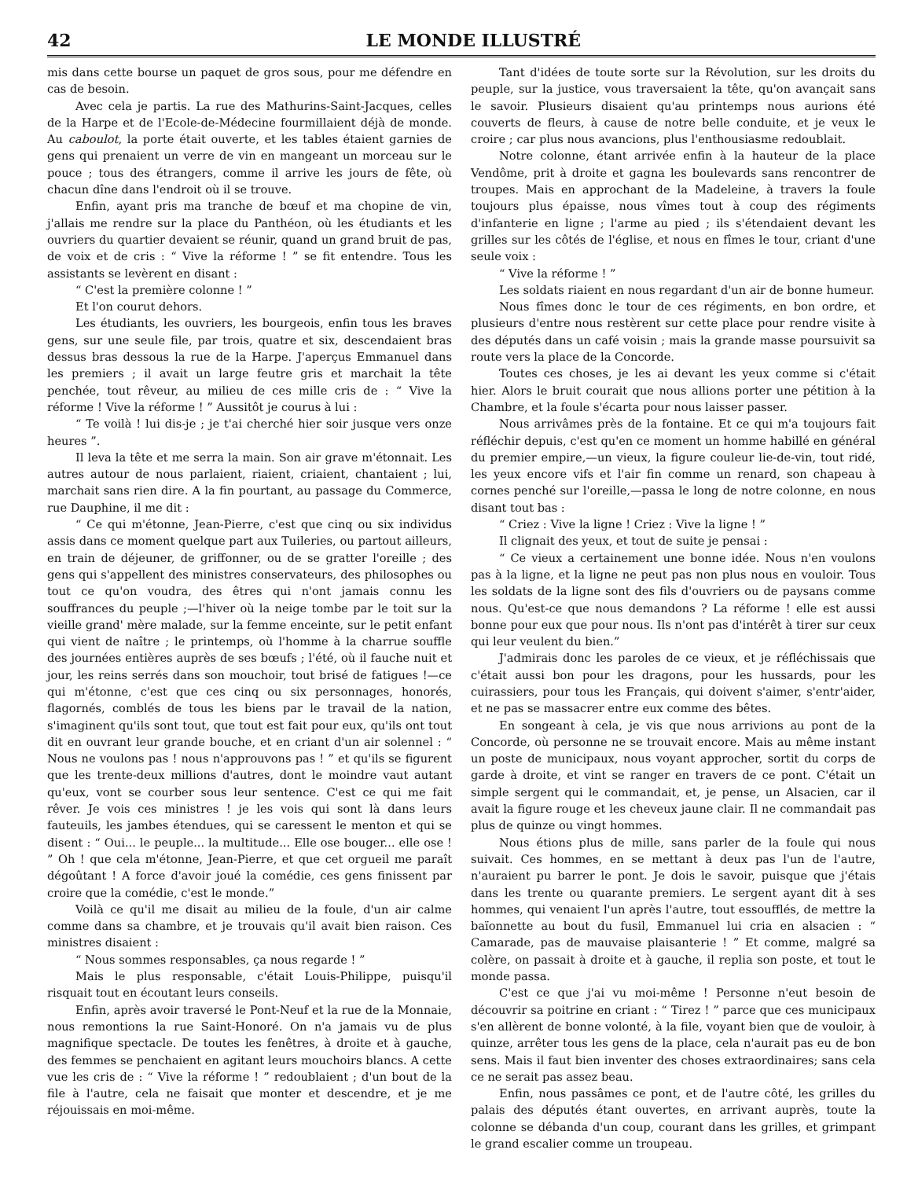42 LE MONDE ILLUSTRÉ
mis dans cette bourse un paquet de gros sous, pour me défendre en cas de besoin.
Avec cela je partis. La rue des Mathurins-Saint-Jacques, celles de la Harpe et de l'Ecole-de-Médecine fourmillaient déjà de monde. Au caboulot, la porte était ouverte, et les tables étaient garnies de gens qui prenaient un verre de vin en mangeant un morceau sur le pouce ; tous des étrangers, comme il arrive les jours de fête, où chacun dîne dans l'endroit où il se trouve.
Enfin, ayant pris ma tranche de bœuf et ma chopine de vin, j'allais me rendre sur la place du Panthéon, où les étudiants et les ouvriers du quartier devaient se réunir, quand un grand bruit de pas, de voix et de cris : “ Vive la réforme ! ” se fit entendre. Tous les assistants se levèrent en disant :
“ C'est la première colonne ! ”
Et l'on courut dehors.
Les étudiants, les ouvriers, les bourgeois, enfin tous les braves gens, sur une seule file, par trois, quatre et six, descendaient bras dessus bras dessous la rue de la Harpe. J'aperçus Emmanuel dans les premiers ; il avait un large feutre gris et marchait la tête penchée, tout rêveur, au milieu de ces mille cris de : “ Vive la réforme ! Vive la réforme ! ” Aussitôt je courus à lui :
“ Te voilà ! lui dis-je ; je t'ai cherché hier soir jusque vers onze heures ”.
Il leva la tête et me serra la main. Son air grave m'étonnait. Les autres autour de nous parlaient, riaient, criaient, chantaient ; lui, marchait sans rien dire. A la fin pourtant, au passage du Commerce, rue Dauphine, il me dit :
“ Ce qui m'étonne, Jean-Pierre, c'est que cinq ou six individus assis dans ce moment quelque part aux Tuileries, ou partout ailleurs, en train de déjeuner, de griffonner, ou de se gratter l'oreille ; des gens qui s'appellent des ministres conservateurs, des philosophes ou tout ce qu'on voudra, des êtres qui n'ont jamais connu les souffrances du peuple ;—l'hiver où la neige tombe par le toit sur la vieille grand' mère malade, sur la femme enceinte, sur le petit enfant qui vient de naître ; le printemps, où l'homme à la charrue souffle des journées entières auprès de ses bœufs ; l'été, où il fauche nuit et jour, les reins serrés dans son mouchoir, tout brisé de fatigues !—ce qui m'étonne, c'est que ces cinq ou six personnages, honorés, flagornés, comblés de tous les biens par le travail de la nation, s'imaginent qu'ils sont tout, que tout est fait pour eux, qu'ils ont tout dit en ouvrant leur grande bouche, et en criant d'un air solennel : “ Nous ne voulons pas ! nous n'approuvons pas ! ” et qu'ils se figurent que les trente-deux millions d'autres, dont le moindre vaut autant qu'eux, vont se courber sous leur sentence. C'est ce qui me fait rêver. Je vois ces ministres ! je les vois qui sont là dans leurs fauteuils, les jambes étendues, qui se caressent le menton et qui se disent : “ Oui... le peuple... la multitude... Elle ose bouger... elle ose ! ” Oh ! que cela m'étonne, Jean-Pierre, et que cet orgueil me paraît dégoûtant ! A force d'avoir joué la comédie, ces gens finissent par croire que la comédie, c'est le monde.”
Voilà ce qu'il me disait au milieu de la foule, d'un air calme comme dans sa chambre, et je trouvais qu'il avait bien raison. Ces ministres disaient :
“ Nous sommes responsables, ça nous regarde ! ”
Mais le plus responsable, c'était Louis-Philippe, puisqu'il risquait tout en écoutant leurs conseils.
Enfin, après avoir traversé le Pont-Neuf et la rue de la Monnaie, nous remontions la rue Saint-Honoré. On n'a jamais vu de plus magnifique spectacle. De toutes les fenêtres, à droite et à gauche, des femmes se penchaient en agitant leurs mouchoirs blancs. A cette vue les cris de : “ Vive la réforme ! ” redoublaient ; d'un bout de la file à l'autre, cela ne faisait que monter et descendre, et je me réjouissais en moi-même.
Tant d'idées de toute sorte sur la Révolution, sur les droits du peuple, sur la justice, vous traversaient la tête, qu'on avançait sans le savoir. Plusieurs disaient qu'au printemps nous aurions été couverts de fleurs, à cause de notre belle conduite, et je veux le croire ; car plus nous avancions, plus l'enthousiasme redoublait.
Notre colonne, étant arrivée enfin à la hauteur de la place Vendôme, prit à droite et gagna les boulevards sans rencontrer de troupes. Mais en approchant de la Madeleine, à travers la foule toujours plus épaisse, nous vîmes tout à coup des régiments d'infanterie en ligne ; l'arme au pied ; ils s'étendaient devant les grilles sur les côtés de l'église, et nous en fîmes le tour, criant d'une seule voix :
“ Vive la réforme ! ”
Les soldats riaient en nous regardant d'un air de bonne humeur.
Nous fîmes donc le tour de ces régiments, en bon ordre, et plusieurs d'entre nous restèrent sur cette place pour rendre visite à des députés dans un café voisin ; mais la grande masse poursuivit sa route vers la place de la Concorde.
Toutes ces choses, je les ai devant les yeux comme si c'était hier. Alors le bruit courait que nous allions porter une pétition à la Chambre, et la foule s'écarta pour nous laisser passer.
Nous arrivâmes près de la fontaine. Et ce qui m'a toujours fait réfléchir depuis, c'est qu'en ce moment un homme habillé en général du premier empire,—un vieux, la figure couleur lie-de-vin, tout ridé, les yeux encore vifs et l'air fin comme un renard, son chapeau à cornes penché sur l'oreille,—passa le long de notre colonne, en nous disant tout bas :
“ Criez : Vive la ligne ! Criez : Vive la ligne ! ”
Il clignait des yeux, et tout de suite je pensai :
“ Ce vieux a certainement une bonne idée. Nous n'en voulons pas à la ligne, et la ligne ne peut pas non plus nous en vouloir. Tous les soldats de la ligne sont des fils d'ouvriers ou de paysans comme nous. Qu'est-ce que nous demandons ? La réforme ! elle est aussi bonne pour eux que pour nous. Ils n'ont pas d'intérêt à tirer sur ceux qui leur veulent du bien.”
J'admirais donc les paroles de ce vieux, et je réfléchissais que c'était aussi bon pour les dragons, pour les hussards, pour les cuirassiers, pour tous les Français, qui doivent s'aimer, s'entr'aider, et ne pas se massacrer entre eux comme des bêtes.
En songeant à cela, je vis que nous arrivions au pont de la Concorde, où personne ne se trouvait encore. Mais au même instant un poste de municipaux, nous voyant approcher, sortit du corps de garde à droite, et vint se ranger en travers de ce pont. C'était un simple sergent qui le commandait, et, je pense, un Alsacien, car il avait la figure rouge et les cheveux jaune clair. Il ne commandait pas plus de quinze ou vingt hommes.
Nous étions plus de mille, sans parler de la foule qui nous suivait. Ces hommes, en se mettant à deux pas l'un de l'autre, n'auraient pu barrer le pont. Je dois le savoir, puisque que j'étais dans les trente ou quarante premiers. Le sergent ayant dit à ses hommes, qui venaient l'un après l'autre, tout essoufflés, de mettre la baïonnette au bout du fusil, Emmanuel lui cria en alsacien : “ Camarade, pas de mauvaise plaisanterie ! ” Et comme, malgré sa colère, on passait à droite et à gauche, il replia son poste, et tout le monde passa.
C'est ce que j'ai vu moi-même ! Personne n'eut besoin de découvrir sa poitrine en criant : “ Tirez ! ” parce que ces municipaux s'en allèrent de bonne volonté, à la file, voyant bien que de vouloir, à quinze, arrêter tous les gens de la place, cela n'aurait pas eu de bon sens. Mais il faut bien inventer des choses extraordinaires; sans cela ce ne serait pas assez beau.
Enfin, nous passâmes ce pont, et de l'autre côté, les grilles du palais des députés étant ouvertes, en arrivant auprès, toute la colonne se débanda d'un coup, courant dans les grilles, et grimpant le grand escalier comme un troupeau.